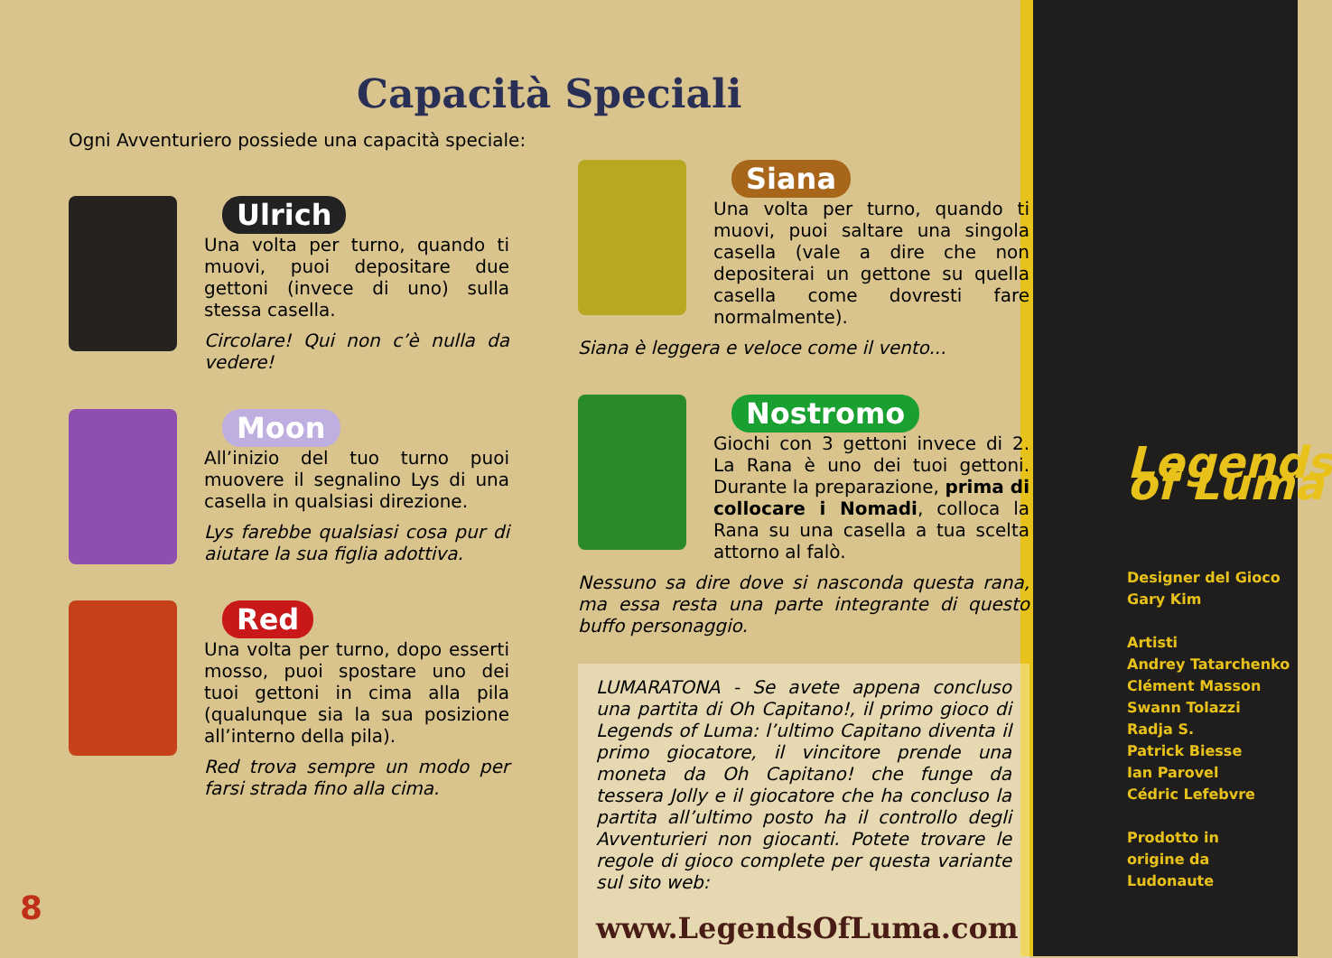Capacità Speciali
Ogni Avventuriero possiede una capacità speciale:
Ulrich
Una volta per turno, quando ti muovi, puoi depositare due gettoni (invece di uno) sulla stessa casella.
Circolare! Qui non c’è nulla da vedere!
Moon
All’inizio del tuo turno puoi muovere il segnalino Lys di una casella in qualsiasi direzione.
Lys farebbe qualsiasi cosa pur di aiutare la sua figlia adottiva.
Red
Una volta per turno, dopo esserti mosso, puoi spostare uno dei tuoi gettoni in cima alla pila (qualunque sia la sua posizione all’interno della pila).
Red trova sempre un modo per farsi strada fino alla cima.
Siana
Una volta per turno, quando ti muovi, puoi saltare una singola casella (vale a dire che non depositerai un gettone su quella casella come dovresti fare normalmente).
Siana è leggera e veloce come il vento...
Nostromo
Giochi con 3 gettoni invece di 2. La Rana è uno dei tuoi gettoni. Durante la preparazione, prima di collocare i Nomadi, colloca la Rana su una casella a tua scelta attorno al falò.
Nessuno sa dire dove si nasconda questa rana, ma essa resta una parte integrante di questo buffo personaggio.
LUMARATONA - Se avete appena concluso una partita di Oh Capitano!, il primo gioco di Legends of Luma: l’ultimo Capitano diventa il primo giocatore, il vincitore prende una moneta da Oh Capitano! che funge da tessera Jolly e il giocatore che ha concluso la partita all’ultimo posto ha il controllo degli Avventurieri non giocanti. Potete trovare le regole di gioco complete per questa variante sul sito web:
www.LegendsOfLuma.com
Legends of Luma
Designer del Gioco
Gary Kim
Artisti
Andrey Tatarchenko
Clément Masson
Swann Tolazzi
Radja S.
Patrick Biesse
Ian Parovel
Cédric Lefebvre
Prodotto in
origine da
Ludonaute
8